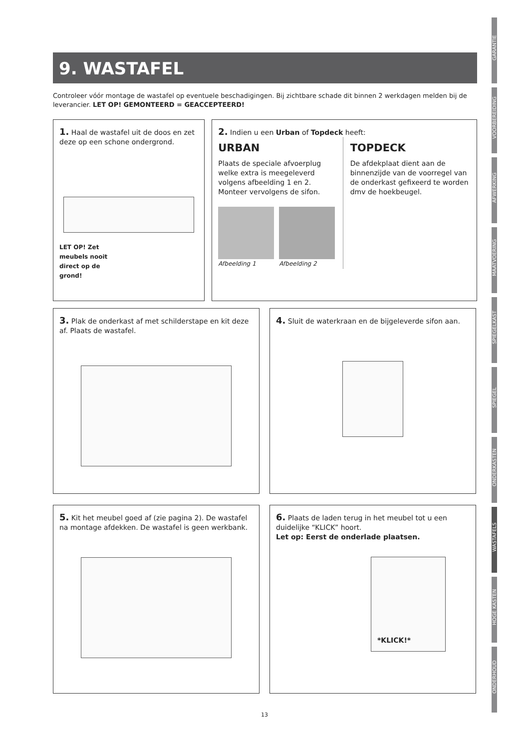GARANTIE
VOORBEREIDING
AFWERKING
MAATVOERING
SPIEGELKAST
SPIEGEL
ONDERKASTEN
WASTAFELS
HOGE KASTEN
ONDERHOUD
9. WASTAFEL
Controleer vóór montage de wastafel op eventuele beschadigingen. Bij zichtbare schade dit binnen 2 werkdagen melden bij de leverancier. LET OP! GEMONTEERD = GEACCEPTEERD!
1. Haal de wastafel uit de doos en zet deze op een schone ondergrond.
LET OP! Zet meubels nooit direct op de grond!
2. Indien u een Urban of Topdeck heeft:
URBAN
Plaats de speciale afvoerplug welke extra is meegeleverd volgens afbeelding 1 en 2. Monteer vervolgens de sifon.
Afbeelding 1 Afbeelding 2
TOPDECK
De afdekplaat dient aan de binnenzijde van de voorregel van de onderkast gefixeerd te worden dmv de hoekbeugel.
3. Plak de onderkast af met schilderstape en kit deze af. Plaats de wastafel.
4. Sluit de waterkraan en de bijgeleverde sifon aan.
5. Kit het meubel goed af (zie pagina 2). De wastafel na montage afdekken. De wastafel is geen werkbank.
6. Plaats de laden terug in het meubel tot u een duidelijke “KLICK” hoort.
Let op: Eerst de onderlade plaatsen.
*KLICK!*
13